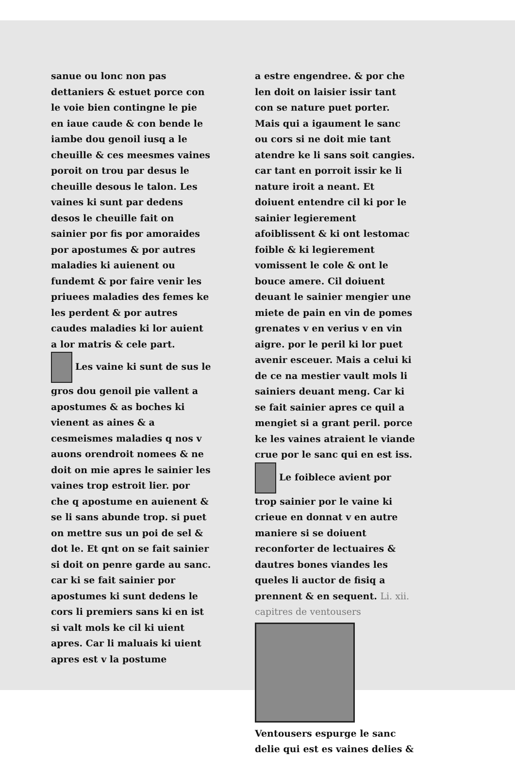sanue ou lonc non pas dettaniers & estuet porce con le voie bien contingne le pie en iaue caude & con bende le iambe dou genoil iusq a le cheuille & ces meesmes vaines poroit on trou par desus le cheuille desous le talon. Les vaines ki sunt par dedens desos le cheuille fait on sainier por fis por amoraides por apostumes & por autres maladies ki auienent ou fundemt & por faire venir les priuees maladies des femes ke les perdent & por autres caudes maladies ki lor auient a lor matris & cele part.
Les vaine ki sunt de sus le gros dou genoil pie vallent a apostumes & as boches ki vienent as aines & a cesmeismes maladies q nos v auons orendroit nomees & ne doit on mie apres le sainier les vaines trop estroit lier. por che q apostume en auienent & se li sans abunde trop. si puet on mettre sus un poi de sel & dot le. Et qnt on se fait sainier si doit on penre garde au sanc. car ki se fait sainier por apostumes ki sunt dedens le cors li premiers sans ki en ist si valt mols ke cil ki uient apres. Car li maluais ki uient apres est v la postume
a estre engendree. & por che len doit on laisier issir tant con se nature puet porter. Mais qui a igaument le sanc ou cors si ne doit mie tant atendre ke li sans soit cangies. car tant en porroit issir ke li nature iroit a neant. Et doiuent entendre cil ki por le sainier legierement afoiblissent & ki ont lestomac foible & ki legierement vomissent le cole & ont le bouce amere. Cil doiuent deuant le sainier mengier une miete de pain en vin de pomes grenates v en verius v en vin aigre. por le peril ki lor puet avenir esceuer. Mais a celui ki de ce na mestier vault mols li sainiers deuant meng. Car ki se fait sainier apres ce quil a mengiet si a grant peril. porce ke les vaines atraient le viande crue por le sanc qui en est iss.
Le foiblece avient por trop sainier por le vaine ki crieue en donnat v en autre maniere si se doiuent reconforter de lectuaires & dautres bones viandes les queles li auctor de fisiq a prennent & en sequent. Li. xii. capitres de ventousers
Ventousers espurge le sanc delie qui est es vaines delies &